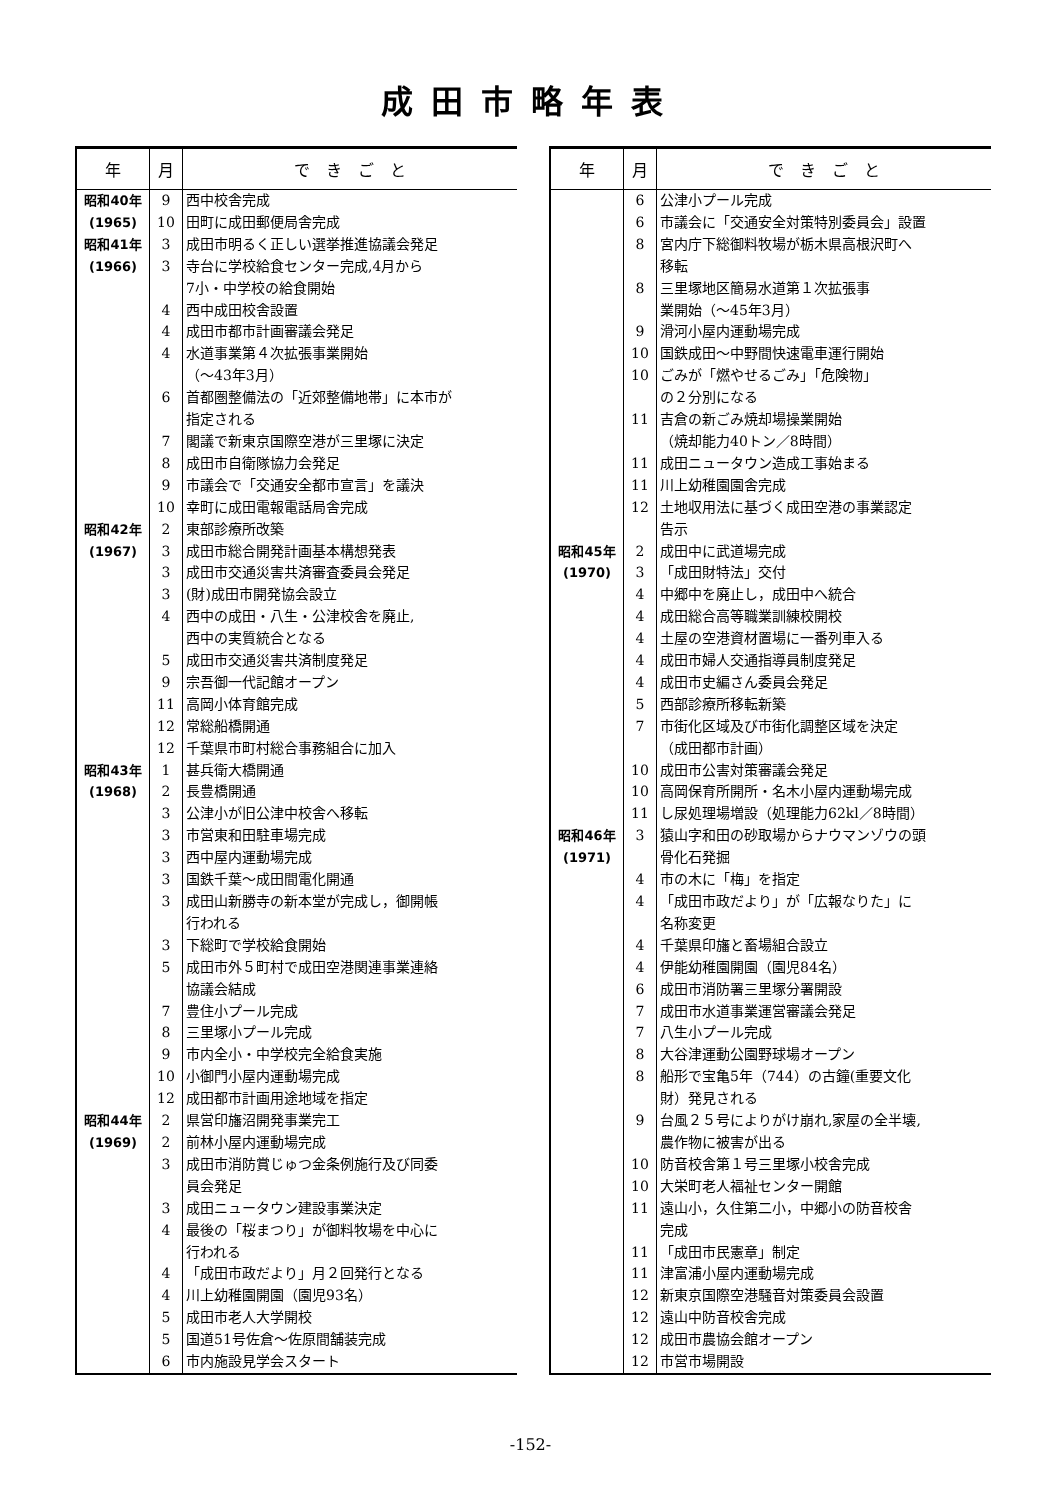成田市略年表
| 年 | 月 | で き ご と |
| --- | --- | --- |
| 昭和40年 | 9 | 西中校舎完成 |
| (1965) | 10 | 田町に成田郵便局舎完成 |
| 昭和41年 | 3 | 成田市明るく正しい選挙推進協議会発足 |
| (1966) | 3 | 寺台に学校給食センター完成,4月から |
| | | 7小・中学校の給食開始 |
| | 4 | 西中成田校舎設置 |
| | 4 | 成田市都市計画審議会発足 |
| | 4 | 水道事業第４次拡張事業開始 |
| | | （～43年3月） |
| | 6 | 首都圏整備法の「近郊整備地帯」に本市が |
| | | 指定される |
| | 7 | 閣議で新東京国際空港が三里塚に決定 |
| | 8 | 成田市自衛隊協力会発足 |
| | 9 | 市議会で「交通安全都市宣言」を議決 |
| | 10 | 幸町に成田電報電話局舎完成 |
| 昭和42年 | 2 | 東部診療所改築 |
| (1967) | 3 | 成田市総合開発計画基本構想発表 |
| | 3 | 成田市交通災害共済審査委員会発足 |
| | 3 | (財)成田市開発協会設立 |
| | 4 | 西中の成田・八生・公津校舎を廃止, |
| | | 西中の実質統合となる |
| | 5 | 成田市交通災害共済制度発足 |
| | 9 | 宗吾御一代記館オープン |
| | 11 | 高岡小体育館完成 |
| | 12 | 常総船橋開通 |
| | 12 | 千葉県市町村総合事務組合に加入 |
| 昭和43年 | 1 | 甚兵衛大橋開通 |
| (1968) | 2 | 長豊橋開通 |
| | 3 | 公津小が旧公津中校舎へ移転 |
| | 3 | 市営東和田駐車場完成 |
| | 3 | 西中屋内運動場完成 |
| | 3 | 国鉄千葉～成田間電化開通 |
| | 3 | 成田山新勝寺の新本堂が完成し，御開帳 |
| | | 行われる |
| | 3 | 下総町で学校給食開始 |
| | 5 | 成田市外５町村で成田空港関連事業連絡 |
| | | 協議会結成 |
| | 7 | 豊住小プール完成 |
| | 8 | 三里塚小プール完成 |
| | 9 | 市内全小・中学校完全給食実施 |
| | 10 | 小御門小屋内運動場完成 |
| | 12 | 成田都市計画用途地域を指定 |
| 昭和44年 | 2 | 県営印旛沼開発事業完工 |
| (1969) | 2 | 前林小屋内運動場完成 |
| | 3 | 成田市消防賞じゅつ金条例施行及び同委 |
| | | 員会発足 |
| | 3 | 成田ニュータウン建設事業決定 |
| | 4 | 最後の「桜まつり」が御料牧場を中心に |
| | | 行われる |
| | 4 | 「成田市政だより」月２回発行となる |
| | 4 | 川上幼稚園開園（園児93名） |
| | 5 | 成田市老人大学開校 |
| | 5 | 国道51号佐倉～佐原間舗装完成 |
| | 6 | 市内施設見学会スタート |
| 年 | 月 | で き ご と |
| --- | --- | --- |
| | 6 | 公津小プール完成 |
| | 6 | 市議会に「交通安全対策特別委員会」設置 |
| | 8 | 宮内庁下総御料牧場が栃木県高根沢町へ |
| | | 移転 |
| | 8 | 三里塚地区簡易水道第１次拡張事 |
| | | 業開始（～45年3月） |
| | 9 | 滑河小屋内運動場完成 |
| | 10 | 国鉄成田～中野間快速電車運行開始 |
| | 10 | ごみが「燃やせるごみ」「危険物」 |
| | | の２分別になる |
| | 11 | 吉倉の新ごみ焼却場操業開始 |
| | | （焼却能力40トン／8時間） |
| | 11 | 成田ニュータウン造成工事始まる |
| | 11 | 川上幼稚園園舎完成 |
| | 12 | 土地収用法に基づく成田空港の事業認定 |
| | | 告示 |
| 昭和45年 | 2 | 成田中に武道場完成 |
| (1970) | 3 | 「成田財特法」交付 |
| | 4 | 中郷中を廃止し，成田中へ統合 |
| | 4 | 成田総合高等職業訓練校開校 |
| | 4 | 土屋の空港資材置場に一番列車入る |
| | 4 | 成田市婦人交通指導員制度発足 |
| | 4 | 成田市史編さん委員会発足 |
| | 5 | 西部診療所移転新築 |
| | 7 | 市街化区域及び市街化調整区域を決定 |
| | | （成田都市計画） |
| | 10 | 成田市公害対策審議会発足 |
| | 10 | 高岡保育所開所・名木小屋内運動場完成 |
| | 11 | し尿処理場増設（処理能力62kl／8時間） |
| 昭和46年 | 3 | 猿山字和田の砂取場からナウマンゾウの頭 |
| (1971) | | 骨化石発掘 |
| | 4 | 市の木に「梅」を指定 |
| | 4 | 「成田市政だより」が「広報なりた」に |
| | | 名称変更 |
| | 4 | 千葉県印旛と畜場組合設立 |
| | 4 | 伊能幼稚園開園（園児84名） |
| | 6 | 成田市消防署三里塚分署開設 |
| | 7 | 成田市水道事業運営審議会発足 |
| | 7 | 八生小プール完成 |
| | 8 | 大谷津運動公園野球場オープン |
| | 8 | 船形で宝亀5年（744）の古鐘(重要文化 |
| | | 財）発見される |
| | 9 | 台風２５号によりがけ崩れ,家屋の全半壊, |
| | | 農作物に被害が出る |
| | 10 | 防音校舎第１号三里塚小校舎完成 |
| | 10 | 大栄町老人福祉センター開館 |
| | 11 | 遠山小，久住第二小，中郷小の防音校舎 |
| | | 完成 |
| | 11 | 「成田市民憲章」制定 |
| | 11 | 津富浦小屋内運動場完成 |
| | 12 | 新東京国際空港騒音対策委員会設置 |
| | 12 | 遠山中防音校舎完成 |
| | 12 | 成田市農協会館オープン |
| | 12 | 市営市場開設 |
-152-